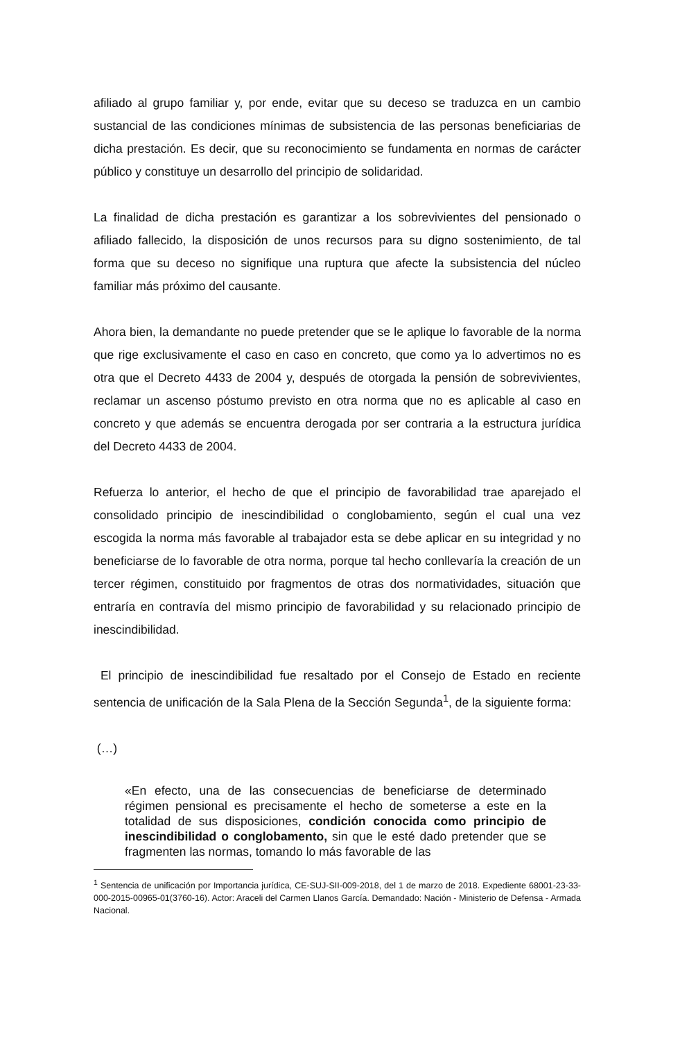afiliado al grupo familiar y, por ende, evitar que su deceso se traduzca en un cambio sustancial de las condiciones mínimas de subsistencia de las personas beneficiarias de dicha prestación. Es decir, que su reconocimiento se fundamenta en normas de carácter público y constituye un desarrollo del principio de solidaridad.
La finalidad de dicha prestación es garantizar a los sobrevivientes del pensionado o afiliado fallecido, la disposición de unos recursos para su digno sostenimiento, de tal forma que su deceso no signifique una ruptura que afecte la subsistencia del núcleo familiar más próximo del causante.
Ahora bien, la demandante no puede pretender que se le aplique lo favorable de la norma que rige exclusivamente el caso en caso en concreto, que como ya lo advertimos no es otra que el Decreto 4433 de 2004 y, después de otorgada la pensión de sobrevivientes, reclamar un ascenso póstumo previsto en otra norma que no es aplicable al caso en concreto y que además se encuentra derogada por ser contraria a la estructura jurídica del Decreto 4433 de 2004.
Refuerza lo anterior, el hecho de que el principio de favorabilidad trae aparejado el consolidado principio de inescindibilidad o conglobamiento, según el cual una vez escogida la norma más favorable al trabajador esta se debe aplicar en su integridad y no beneficiarse de lo favorable de otra norma, porque tal hecho conllevaría la creación de un tercer régimen, constituido por fragmentos de otras dos normatividades, situación que entraría en contravía del mismo principio de favorabilidad y su relacionado principio de inescindibilidad.
El principio de inescindibilidad fue resaltado por el Consejo de Estado en reciente sentencia de unificación de la Sala Plena de la Sección Segunda<sup>1</sup>, de la siguiente forma:
(…)
«En efecto, una de las consecuencias de beneficiarse de determinado régimen pensional es precisamente el hecho de someterse a este en la totalidad de sus disposiciones, condición conocida como principio de inescindibilidad o conglobamento, sin que le esté dado pretender que se fragmenten las normas, tomando lo más favorable de las
<sup>1</sup> Sentencia de unificación por Importancia jurídica, CE-SUJ-SII-009-2018, del 1 de marzo de 2018. Expediente 68001-23-33-000-2015-00965-01(3760-16). Actor: Araceli del Carmen Llanos García. Demandado: Nación - Ministerio de Defensa - Armada Nacional.